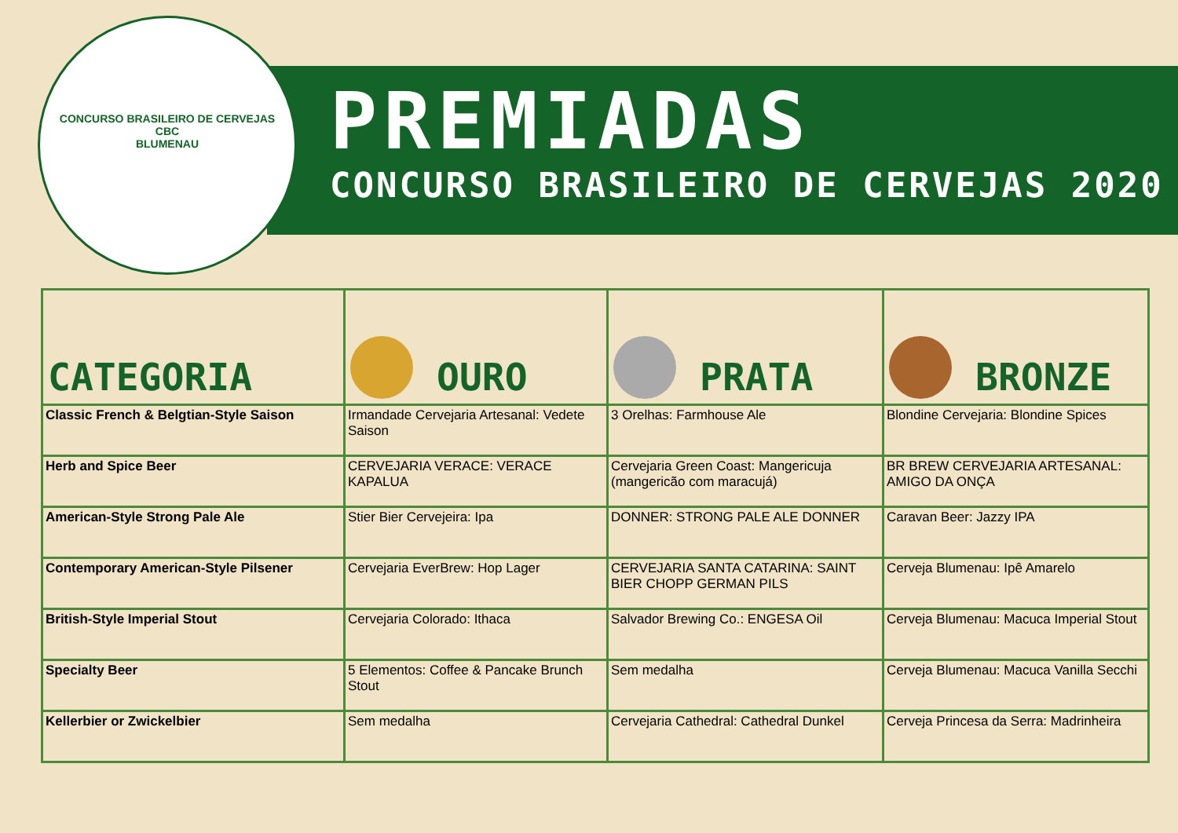CONCURSO BRASILEIRO DE CERVEJAS
CBC
BLUMENAU
PREMIADAS
CONCURSO BRASILEIRO DE CERVEJAS 2020
| CATEGORIA | OURO | PRATA | BRONZE |
| --- | --- | --- | --- |
| Classic French & Belgtian-Style Saison | Irmandade Cervejaria Artesanal: Vedete Saison | 3 Orelhas: Farmhouse Ale | Blondine Cervejaria: Blondine Spices |
| Herb and Spice Beer | CERVEJARIA VERACE: VERACE KAPALUA | Cervejaria Green Coast: Mangericuja (mangericão com maracujá) | BR BREW CERVEJARIA ARTESANAL: AMIGO DA ONÇA |
| American-Style Strong Pale Ale | Stier Bier Cervejeira: Ipa | DONNER: STRONG PALE ALE DONNER | Caravan Beer: Jazzy IPA |
| Contemporary American-Style Pilsener | Cervejaria EverBrew: Hop Lager | CERVEJARIA SANTA CATARINA: SAINT BIER CHOPP GERMAN PILS | Cerveja Blumenau: Ipê Amarelo |
| British-Style Imperial Stout | Cervejaria Colorado: Ithaca | Salvador Brewing Co.: ENGESA Oil | Cerveja Blumenau: Macuca Imperial Stout |
| Specialty Beer | 5 Elementos: Coffee & Pancake Brunch Stout | Sem medalha | Cerveja Blumenau: Macuca Vanilla Secchi |
| Kellerbier or Zwickelbier | Sem medalha | Cervejaria Cathedral: Cathedral Dunkel | Cerveja Princesa da Serra: Madrinheira |